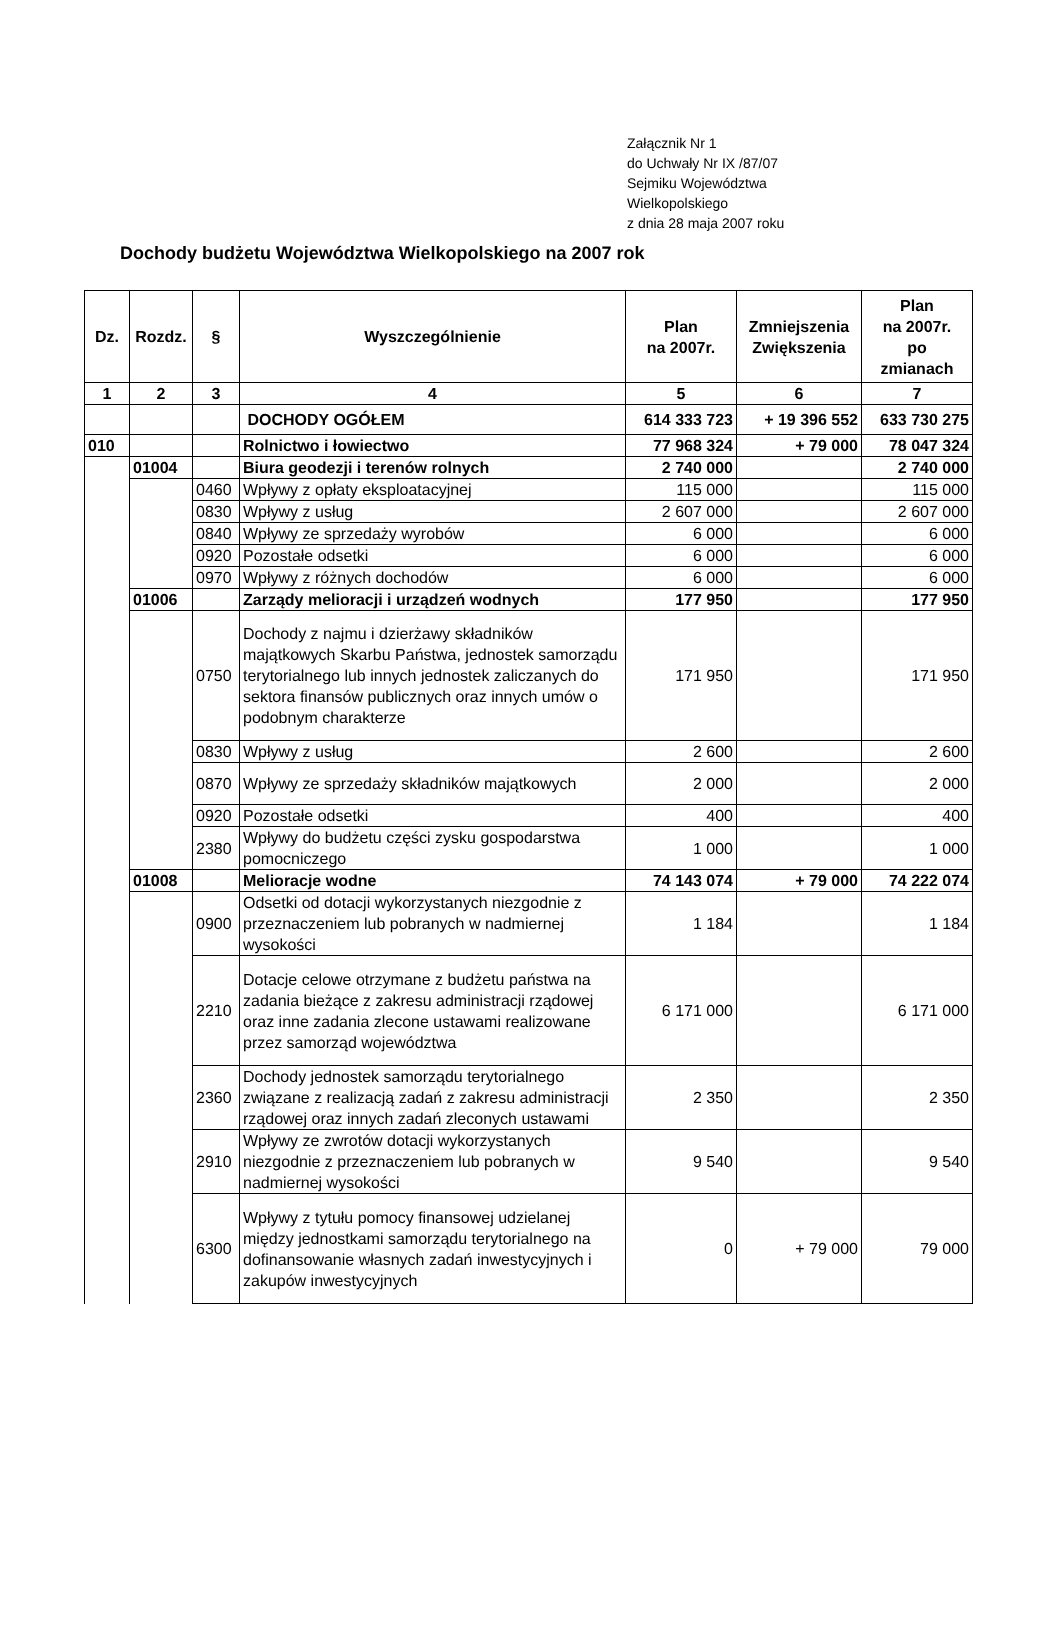Załącznik Nr 1
do Uchwały Nr IX /87/07
Sejmiku Województwa
Wielkopolskiego
z dnia 28 maja 2007 roku
Dochody budżetu Województwa Wielkopolskiego na 2007 rok
| Dz. | Rozdz. | § | Wyszczególnienie | Plan na 2007r. | Zmniejszenia Zwiększenia | Plan na 2007r. po zmianach |
| --- | --- | --- | --- | --- | --- | --- |
| 1 | 2 | 3 | 4 | 5 | 6 | 7 |
| | | | DOCHODY OGÓŁEM | 614 333 723 | + 19 396 552 | 633 730 275 |
| 010 | | | Rolnictwo i łowiectwo | 77 968 324 | + 79 000 | 78 047 324 |
| | 01004 | | Biura geodezji i terenów rolnych | 2 740 000 | | 2 740 000 |
| | | 0460 | Wpływy z opłaty eksploatacyjnej | 115 000 | | 115 000 |
| | | 0830 | Wpływy z usług | 2 607 000 | | 2 607 000 |
| | | 0840 | Wpływy ze sprzedaży wyrobów | 6 000 | | 6 000 |
| | | 0920 | Pozostałe odsetki | 6 000 | | 6 000 |
| | | 0970 | Wpływy z różnych dochodów | 6 000 | | 6 000 |
| | 01006 | | Zarządy melioracji i urządzeń wodnych | 177 950 | | 177 950 |
| | | 0750 | Dochody z najmu i dzierżawy składników majątkowych Skarbu Państwa, jednostek samorządu terytorialnego lub innych jednostek zaliczanych do sektora finansów publicznych oraz innych umów o podobnym charakterze | 171 950 | | 171 950 |
| | | 0830 | Wpływy z usług | 2 600 | | 2 600 |
| | | 0870 | Wpływy ze sprzedaży składników majątkowych | 2 000 | | 2 000 |
| | | 0920 | Pozostałe odsetki | 400 | | 400 |
| | | 2380 | Wpływy do budżetu części zysku gospodarstwa pomocniczego | 1 000 | | 1 000 |
| | 01008 | | Melioracje wodne | 74 143 074 | + 79 000 | 74 222 074 |
| | | 0900 | Odsetki od dotacji wykorzystanych niezgodnie z przeznaczeniem lub pobranych w nadmiernej wysokości | 1 184 | | 1 184 |
| | | 2210 | Dotacje celowe otrzymane z budżetu państwa na zadania bieżące z zakresu administracji rządowej oraz inne zadania zlecone ustawami realizowane przez samorząd województwa | 6 171 000 | | 6 171 000 |
| | | 2360 | Dochody jednostek samorządu terytorialnego związane z realizacją zadań z zakresu administracji rządowej oraz innych zadań zleconych ustawami | 2 350 | | 2 350 |
| | | 2910 | Wpływy ze zwrotów dotacji wykorzystanych niezgodnie z przeznaczeniem lub pobranych w nadmiernej wysokości | 9 540 | | 9 540 |
| | | 6300 | Wpływy z tytułu pomocy finansowej udzielanej między jednostkami samorządu terytorialnego na dofinansowanie własnych zadań inwestycyjnych i zakupów inwestycyjnych | 0 | + 79 000 | 79 000 |